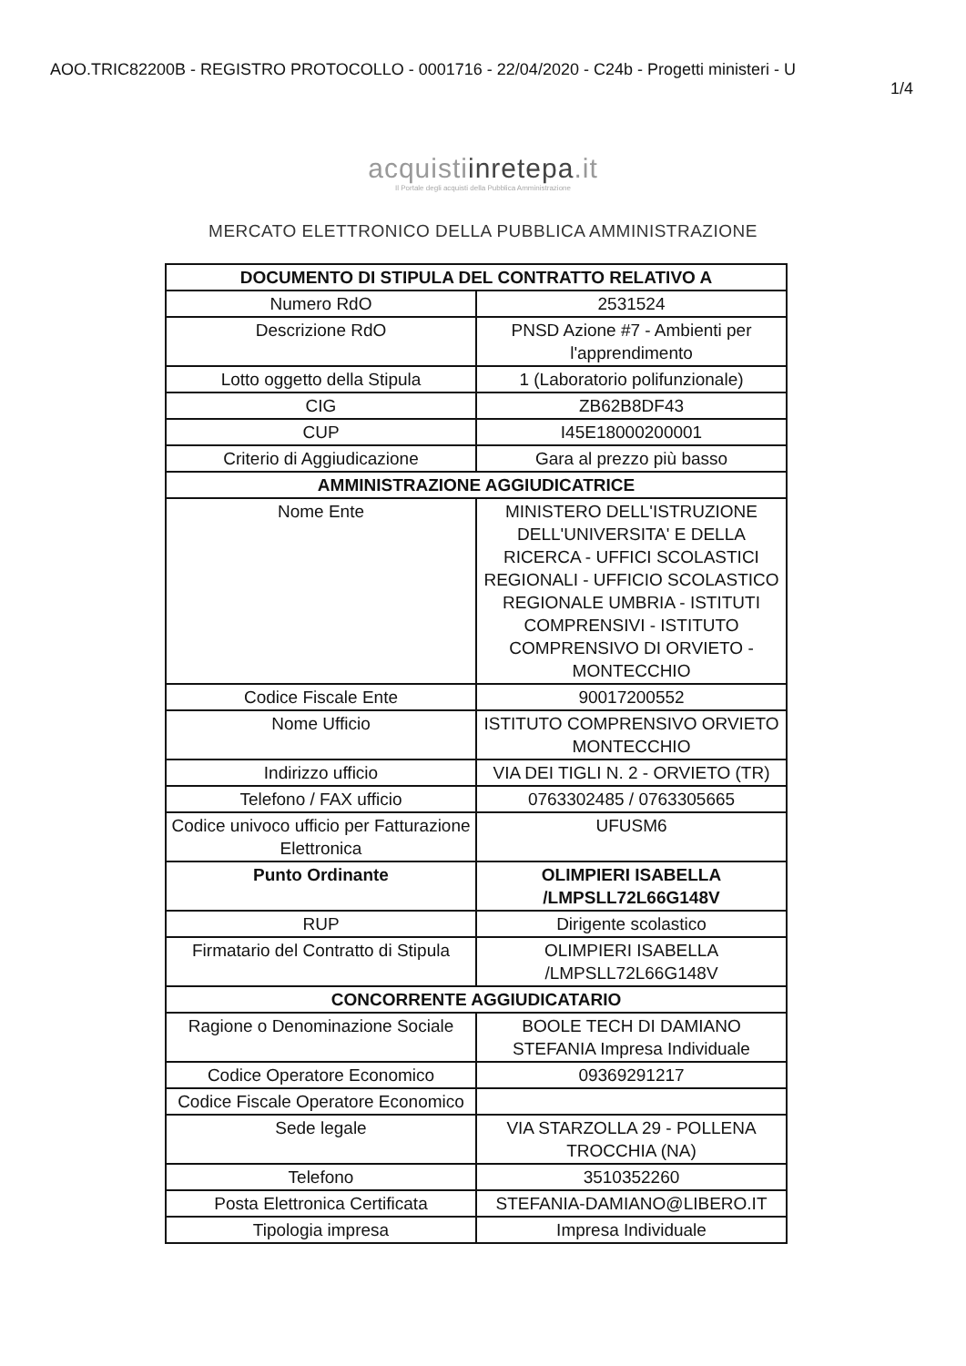AOO.TRIC82200B - REGISTRO PROTOCOLLO - 0001716 - 22/04/2020 - C24b - Progetti ministeri - U
1/4
acquistiinretepa.it
Il Portale degli acquisti della Pubblica Amministrazione
MERCATO ELETTRONICO DELLA PUBBLICA AMMINISTRAZIONE
| DOCUMENTO DI STIPULA DEL CONTRATTO RELATIVO A | |
| --- | --- |
| Numero RdO | 2531524 |
| Descrizione RdO | PNSD Azione #7 - Ambienti per l'apprendimento |
| Lotto oggetto della Stipula | 1 (Laboratorio polifunzionale) |
| CIG | ZB62B8DF43 |
| CUP | I45E18000200001 |
| Criterio di Aggiudicazione | Gara al prezzo più basso |
| AMMINISTRAZIONE AGGIUDICATRICE | |
| Nome Ente | MINISTERO DELL'ISTRUZIONE DELL'UNIVERSITA' E DELLA RICERCA - UFFICI SCOLASTICI REGIONALI - UFFICIO SCOLASTICO REGIONALE UMBRIA - ISTITUTI COMPRENSIVI - ISTITUTO COMPRENSIVO DI ORVIETO - MONTECCHIO |
| Codice Fiscale Ente | 90017200552 |
| Nome Ufficio | ISTITUTO COMPRENSIVO ORVIETO MONTECCHIO |
| Indirizzo ufficio | VIA DEI TIGLI N. 2 - ORVIETO (TR) |
| Telefono / FAX ufficio | 0763302485 / 0763305665 |
| Codice univoco ufficio per Fatturazione Elettronica | UFUSM6 |
| Punto Ordinante | OLIMPIERI ISABELLA /LMPSLL72L66G148V |
| RUP | Dirigente scolastico |
| Firmatario del Contratto di Stipula | OLIMPIERI ISABELLA /LMPSLL72L66G148V |
| CONCORRENTE AGGIUDICATARIO | |
| Ragione o Denominazione Sociale | BOOLE TECH DI DAMIANO STEFANIA Impresa Individuale |
| Codice Operatore Economico | 09369291217 |
| Codice Fiscale Operatore Economico | |
| Sede legale | VIA STARZOLLA 29 - POLLENA TROCCHIA (NA) |
| Telefono | 3510352260 |
| Posta Elettronica Certificata | STEFANIA-DAMIANO@LIBERO.IT |
| Tipologia impresa | Impresa Individuale |